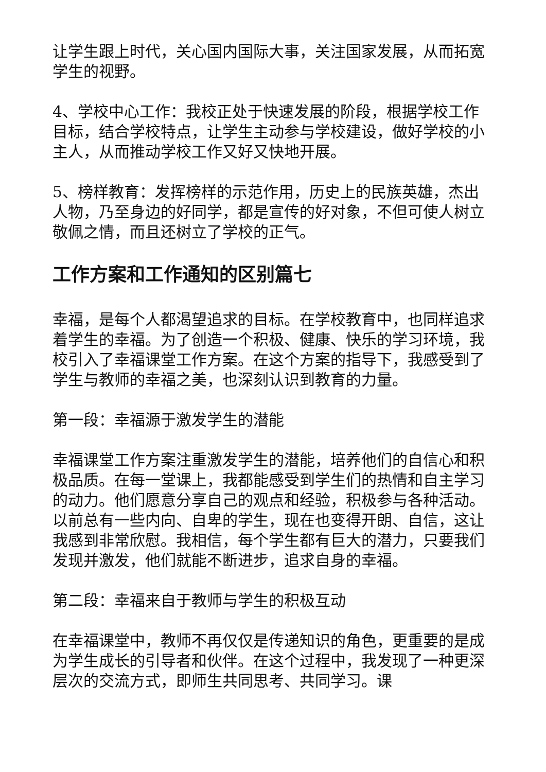让学生跟上时代，关心国内国际大事，关注国家发展，从而拓宽学生的视野。
4、学校中心工作：我校正处于快速发展的阶段，根据学校工作目标，结合学校特点，让学生主动参与学校建设，做好学校的小主人，从而推动学校工作又好又快地开展。
5、榜样教育：发挥榜样的示范作用，历史上的民族英雄，杰出人物，乃至身边的好同学，都是宣传的好对象，不但可使人树立敬佩之情，而且还树立了学校的正气。
工作方案和工作通知的区别篇七
幸福，是每个人都渴望追求的目标。在学校教育中，也同样追求着学生的幸福。为了创造一个积极、健康、快乐的学习环境，我校引入了幸福课堂工作方案。在这个方案的指导下，我感受到了学生与教师的幸福之美，也深刻认识到教育的力量。
第一段：幸福源于激发学生的潜能
幸福课堂工作方案注重激发学生的潜能，培养他们的自信心和积极品质。在每一堂课上，我都能感受到学生们的热情和自主学习的动力。他们愿意分享自己的观点和经验，积极参与各种活动。以前总有一些内向、自卑的学生，现在也变得开朗、自信，这让我感到非常欣慰。我相信，每个学生都有巨大的潜力，只要我们发现并激发，他们就能不断进步，追求自身的幸福。
第二段：幸福来自于教师与学生的积极互动
在幸福课堂中，教师不再仅仅是传递知识的角色，更重要的是成为学生成长的引导者和伙伴。在这个过程中，我发现了一种更深层次的交流方式，即师生共同思考、共同学习。课